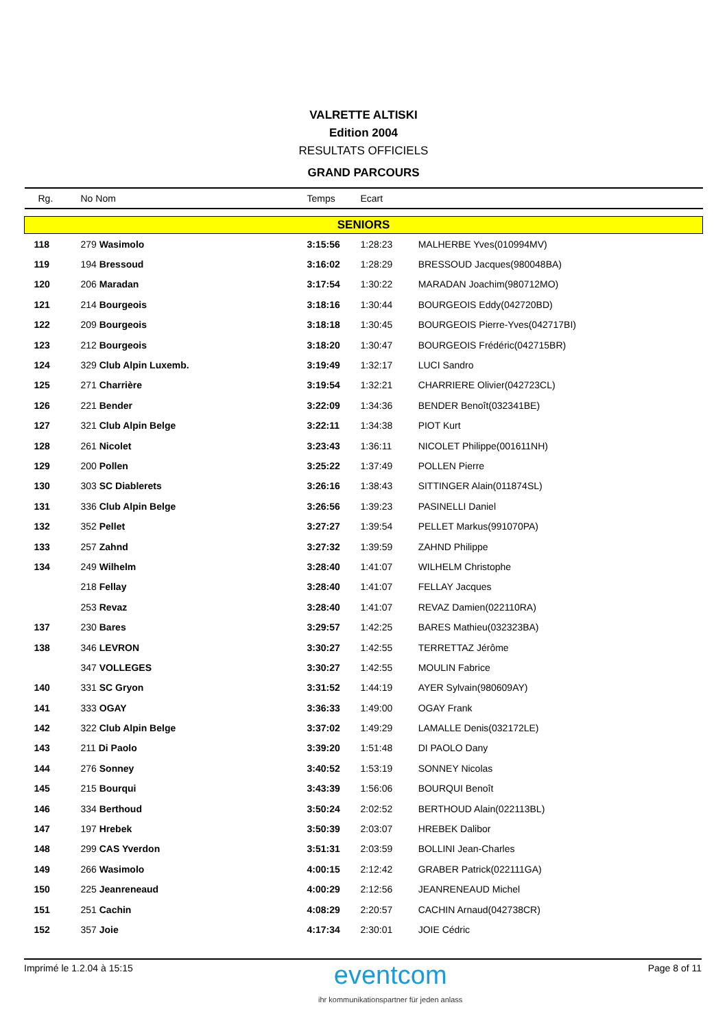VALRETTE ALTISKI
Edition 2004
RESULTATS OFFICIELS
GRAND PARCOURS
| Rg. | No Nom | Temps | Ecart | |
| --- | --- | --- | --- | --- |
| SENIORS | | | | |
| 118 | 279 Wasimolo | 3:15:56 | 1:28:23 | MALHERBE Yves(010994MV) |
| 119 | 194 Bressoud | 3:16:02 | 1:28:29 | BRESSOUD Jacques(980048BA) |
| 120 | 206 Maradan | 3:17:54 | 1:30:22 | MARADAN Joachim(980712MO) |
| 121 | 214 Bourgeois | 3:18:16 | 1:30:44 | BOURGEOIS Eddy(042720BD) |
| 122 | 209 Bourgeois | 3:18:18 | 1:30:45 | BOURGEOIS Pierre-Yves(042717BI) |
| 123 | 212 Bourgeois | 3:18:20 | 1:30:47 | BOURGEOIS Frédéric(042715BR) |
| 124 | 329 Club Alpin Luxemb. | 3:19:49 | 1:32:17 | LUCI Sandro |
| 125 | 271 Charrière | 3:19:54 | 1:32:21 | CHARRIERE Olivier(042723CL) |
| 126 | 221 Bender | 3:22:09 | 1:34:36 | BENDER Benoît(032341BE) |
| 127 | 321 Club Alpin Belge | 3:22:11 | 1:34:38 | PIOT Kurt |
| 128 | 261 Nicolet | 3:23:43 | 1:36:11 | NICOLET Philippe(001611NH) |
| 129 | 200 Pollen | 3:25:22 | 1:37:49 | POLLEN Pierre |
| 130 | 303 SC Diablerets | 3:26:16 | 1:38:43 | SITTINGER Alain(011874SL) |
| 131 | 336 Club Alpin Belge | 3:26:56 | 1:39:23 | PASINELLI Daniel |
| 132 | 352 Pellet | 3:27:27 | 1:39:54 | PELLET Markus(991070PA) |
| 133 | 257 Zahnd | 3:27:32 | 1:39:59 | ZAHND Philippe |
| 134 | 249 Wilhelm | 3:28:40 | 1:41:07 | WILHELM Christophe |
| | 218 Fellay | 3:28:40 | 1:41:07 | FELLAY Jacques |
| | 253 Revaz | 3:28:40 | 1:41:07 | REVAZ Damien(022110RA) |
| 137 | 230 Bares | 3:29:57 | 1:42:25 | BARES Mathieu(032323BA) |
| 138 | 346 LEVRON | 3:30:27 | 1:42:55 | TERRETTAZ Jérôme |
| | 347 VOLLEGES | 3:30:27 | 1:42:55 | MOULIN Fabrice |
| 140 | 331 SC Gryon | 3:31:52 | 1:44:19 | AYER Sylvain(980609AY) |
| 141 | 333 OGAY | 3:36:33 | 1:49:00 | OGAY Frank |
| 142 | 322 Club Alpin Belge | 3:37:02 | 1:49:29 | LAMALLE Denis(032172LE) |
| 143 | 211 Di Paolo | 3:39:20 | 1:51:48 | DI PAOLO Dany |
| 144 | 276 Sonney | 3:40:52 | 1:53:19 | SONNEY Nicolas |
| 145 | 215 Bourqui | 3:43:39 | 1:56:06 | BOURQUI Benoît |
| 146 | 334 Berthoud | 3:50:24 | 2:02:52 | BERTHOUD Alain(022113BL) |
| 147 | 197 Hrebek | 3:50:39 | 2:03:07 | HREBEK Dalibor |
| 148 | 299 CAS Yverdon | 3:51:31 | 2:03:59 | BOLLINI Jean-Charles |
| 149 | 266 Wasimolo | 4:00:15 | 2:12:42 | GRABER Patrick(022111GA) |
| 150 | 225 Jeanreneaud | 4:00:29 | 2:12:56 | JEANRENEAUD Michel |
| 151 | 251 Cachin | 4:08:29 | 2:20:57 | CACHIN Arnaud(042738CR) |
| 152 | 357 Joie | 4:17:34 | 2:30:01 | JOIE Cédric |
Imprimé le 1.2.04 à 15:15
eventcom
ihr kommunikationspartner für jeden anlass
Page 8 of 11